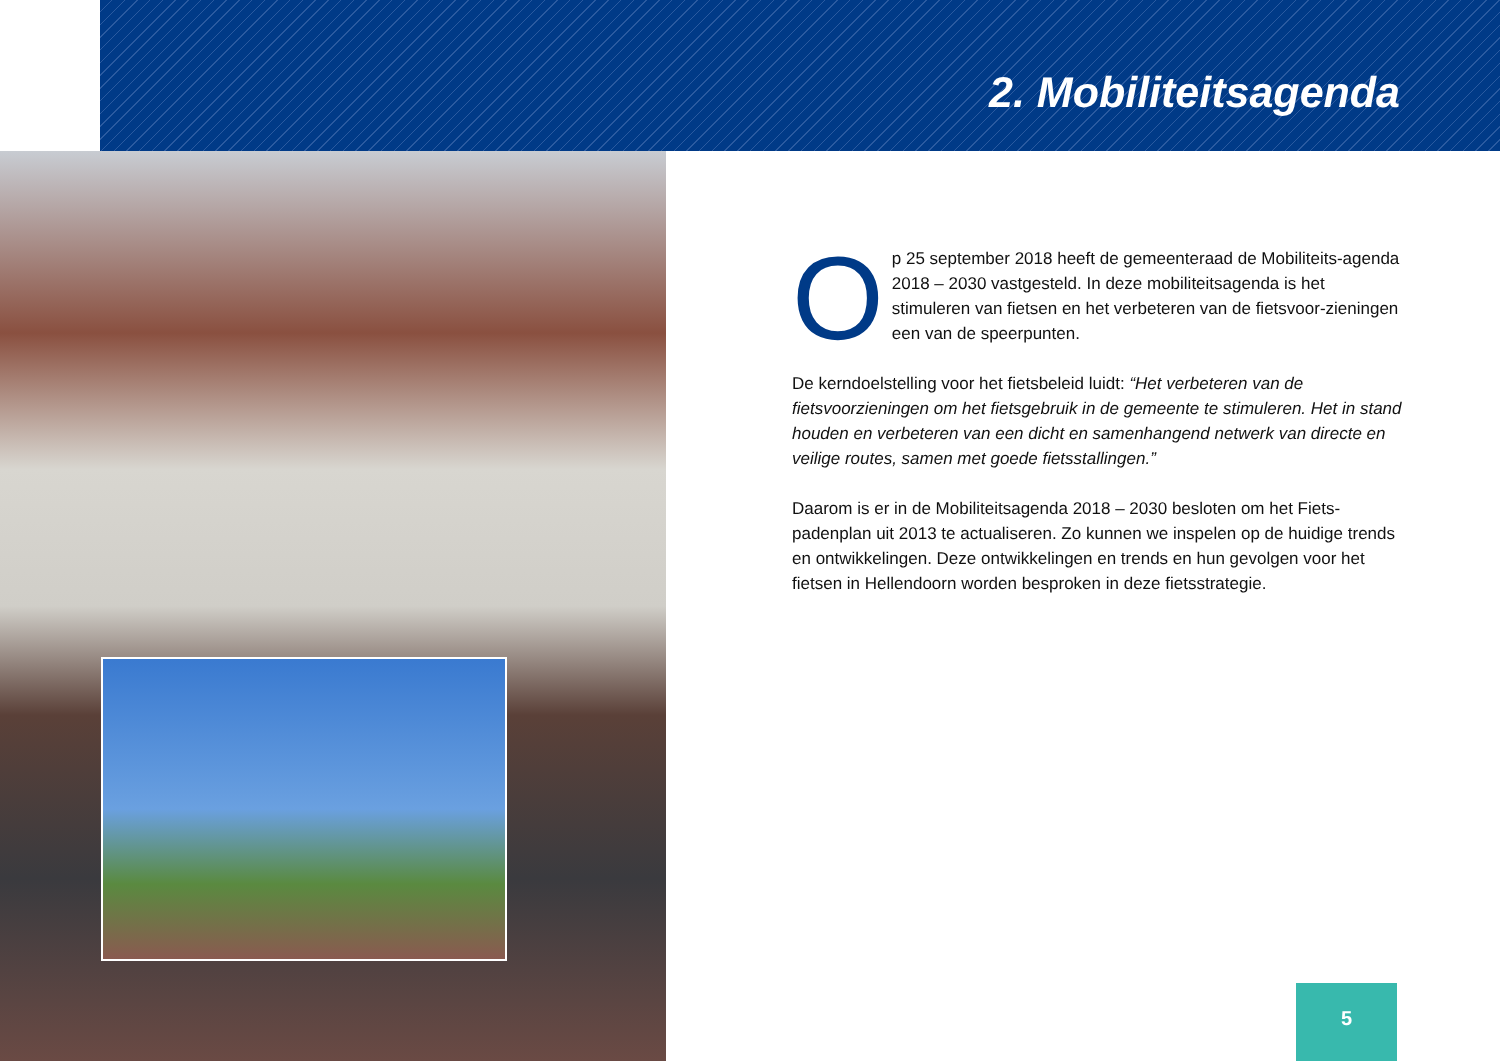2. Mobiliteitsagenda
Op 25 september 2018 heeft de gemeenteraad de Mobiliteits-agenda 2018 – 2030 vastgesteld. In deze mobiliteitsagenda is het stimuleren van fietsen en het verbeteren van de fietsvoor-zieningen een van de speerpunten.
De kerndoelstelling voor het fietsbeleid luidt: “Het verbeteren van de fietsvoorzieningen om het fietsgebruik in de gemeente te stimuleren. Het in stand houden en verbeteren van een dicht en samenhangend netwerk van directe en veilige routes, samen met goede fietsstallingen.”
Daarom is er in de Mobiliteitsagenda 2018 – 2030 besloten om het Fiets-padenplan uit 2013 te actualiseren. Zo kunnen we inspelen op de huidige trends en ontwikkelingen. Deze ontwikkelingen en trends en hun gevolgen voor het fietsen in Hellendoorn worden besproken in deze fietsstrategie.
5